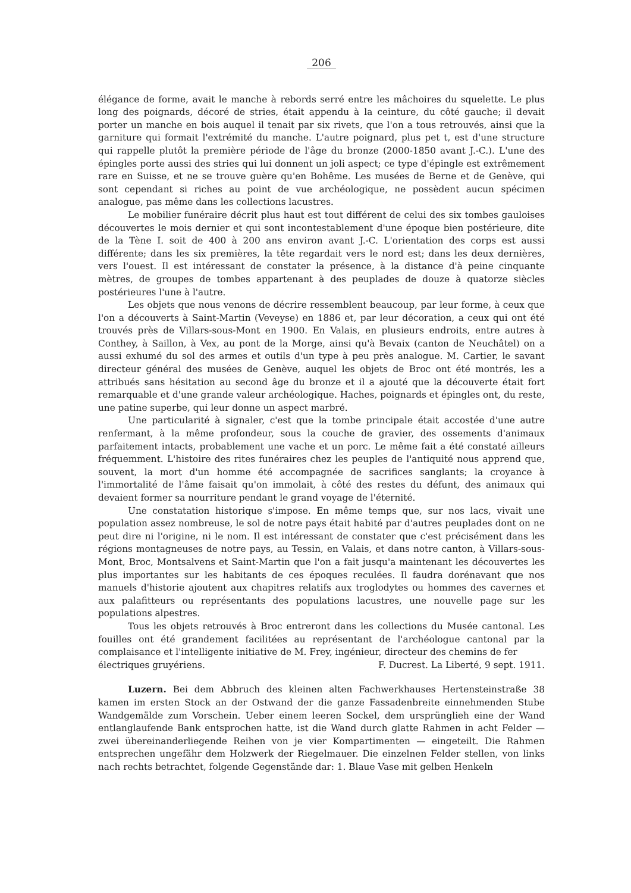206
élégance de forme, avait le manche à rebords serré entre les mâchoires du squelette. Le plus long des poignards, décoré de stries, était appendu à la ceinture, du côté gauche; il devait porter un manche en bois auquel il tenait par six rivets, que l'on a tous retrouvés, ainsi que la garniture qui formait l'extrémité du manche. L'autre poignard, plus pet t, est d'une structure qui rappelle plutôt la première période de l'âge du bronze (2000-1850 avant J.-C.). L'une des épingles porte aussi des stries qui lui donnent un joli aspect; ce type d'épingle est extrêmement rare en Suisse, et ne se trouve guère qu'en Bohême. Les musées de Berne et de Genève, qui sont cependant si riches au point de vue archéologique, ne possèdent aucun spécimen analogue, pas même dans les collections lacustres.
Le mobilier funéraire décrit plus haut est tout différent de celui des six tombes gauloises découvertes le mois dernier et qui sont incontestablement d'une époque bien postérieure, dite de la Tène I. soit de 400 à 200 ans environ avant J.-C. L'orientation des corps est aussi différente; dans les six premières, la tête regardait vers le nord est; dans les deux dernières, vers l'ouest. Il est intéressant de constater la présence, à la distance d'à peine cinquante mètres, de groupes de tombes appartenant à des peuplades de douze à quatorze siècles postérieures l'une à l'autre.
Les objets que nous venons de décrire ressemblent beaucoup, par leur forme, à ceux que l'on a découverts à Saint-Martin (Veveyse) en 1886 et, par leur décoration, a ceux qui ont été trouvés près de Villars-sous-Mont en 1900. En Valais, en plusieurs endroits, entre autres à Conthey, à Saillon, à Vex, au pont de la Morge, ainsi qu'à Bevaix (canton de Neuchâtel) on a aussi exhumé du sol des armes et outils d'un type à peu près analogue. M. Cartier, le savant directeur général des musées de Genève, auquel les objets de Broc ont été montrés, les a attribués sans hésitation au second âge du bronze et il a ajouté que la découverte était fort remarquable et d'une grande valeur archéologique. Haches, poignards et épingles ont, du reste, une patine superbe, qui leur donne un aspect marbré.
Une particularité à signaler, c'est que la tombe principale était accostée d'une autre renfermant, à la même profondeur, sous la couche de gravier, des ossements d'animaux parfaitement intacts, probablement une vache et un porc. Le même fait a été constaté ailleurs fréquemment. L'histoire des rites funéraires chez les peuples de l'antiquité nous apprend que, souvent, la mort d'un homme été accompagnée de sacrifices sanglants; la croyance à l'immortalité de l'âme faisait qu'on immolait, à côté des restes du défunt, des animaux qui devaient former sa nourriture pendant le grand voyage de l'éternité.
Une constatation historique s'impose. En même temps que, sur nos lacs, vivait une population assez nombreuse, le sol de notre pays était habité par d'autres peuplades dont on ne peut dire ni l'origine, ni le nom. Il est intéressant de constater que c'est précisément dans les régions montagneuses de notre pays, au Tessin, en Valais, et dans notre canton, à Villars-sous-Mont, Broc, Montsalvens et Saint-Martin que l'on a fait jusqu'a maintenant les découvertes les plus importantes sur les habitants de ces époques reculées. Il faudra dorénavant que nos manuels d'historie ajoutent aux chapitres relatifs aux troglodytes ou hommes des cavernes et aux palafitteurs ou représentants des populations lacustres, une nouvelle page sur les populations alpestres.
Tous les objets retrouvés à Broc entreront dans les collections du Musée cantonal. Les fouilles ont été grandement facilitées au représentant de l'archéologue cantonal par la complaisance et l'intelligente initiative de M. Frey, ingénieur, directeur des chemins de fer
électriques gruyériens. F. Ducrest. La Liberté, 9 sept. 1911.
Luzern. Bei dem Abbruch des kleinen alten Fachwerkhauses Hertensteinstraße 38 kamen im ersten Stock an der Ostwand der die ganze Fassadenbreite einnehmenden Stube Wandgemälde zum Vorschein. Ueber einem leeren Sockel, dem ursprünglieh eine der Wand entlanglaufende Bank entsprochen hatte, ist die Wand durch glatte Rahmen in acht Felder — zwei übereinanderliegende Reihen von je vier Kompartimenten — eingeteilt. Die Rahmen entsprechen ungefähr dem Holzwerk der Riegelmauer. Die einzelnen Felder stellen, von links nach rechts betrachtet, folgende Gegenstände dar: 1. Blaue Vase mit gelben Henkeln